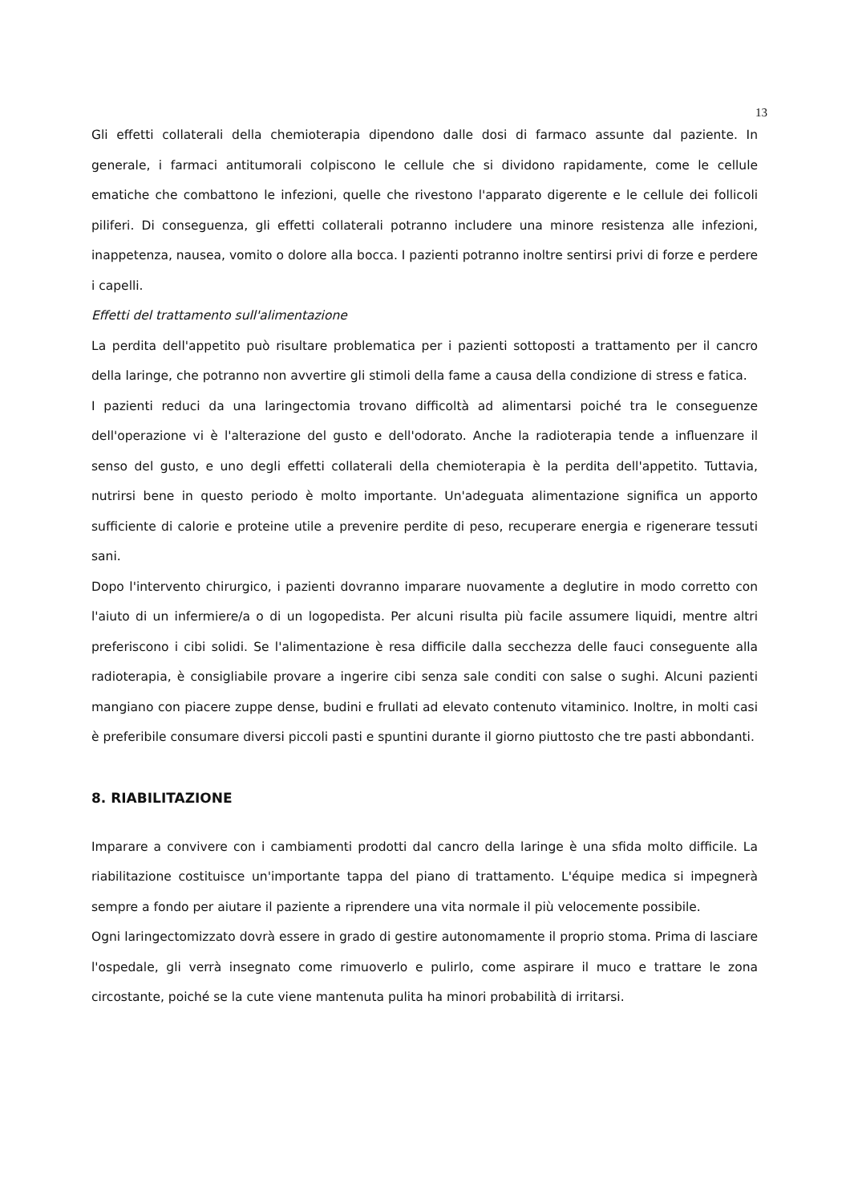13
Gli effetti collaterali della chemioterapia dipendono dalle dosi di farmaco assunte dal paziente. In generale, i farmaci antitumorali colpiscono le cellule che si dividono rapidamente, come le cellule ematiche che combattono le infezioni, quelle che rivestono l'apparato digerente e le cellule dei follicoli piliferi. Di conseguenza, gli effetti collaterali potranno includere una minore resistenza alle infezioni, inappetenza, nausea, vomito o dolore alla bocca. I pazienti potranno inoltre sentirsi privi di forze e perdere i capelli.
Effetti del trattamento sull'alimentazione
La perdita dell'appetito può risultare problematica per i pazienti sottoposti a trattamento per il cancro della laringe, che potranno non avvertire gli stimoli della fame a causa della condizione di stress e fatica.
I pazienti reduci da una laringectomia trovano difficoltà ad alimentarsi poiché tra le conseguenze dell'operazione vi è l'alterazione del gusto e dell'odorato. Anche la radioterapia tende a influenzare il senso del gusto, e uno degli effetti collaterali della chemioterapia è la perdita dell'appetito. Tuttavia, nutrirsi bene in questo periodo è molto importante. Un'adeguata alimentazione significa un apporto sufficiente di calorie e proteine utile a prevenire perdite di peso, recuperare energia e rigenerare tessuti sani.
Dopo l'intervento chirurgico, i pazienti dovranno imparare nuovamente a deglutire in modo corretto con l'aiuto di un infermiere/a o di un logopedista. Per alcuni risulta più facile assumere liquidi, mentre altri preferiscono i cibi solidi. Se l'alimentazione è resa difficile dalla secchezza delle fauci conseguente alla radioterapia, è consigliabile provare a ingerire cibi senza sale conditi con salse o sughi. Alcuni pazienti mangiano con piacere zuppe dense, budini e frullati ad elevato contenuto vitaminico. Inoltre, in molti casi è preferibile consumare diversi piccoli pasti e spuntini durante il giorno piuttosto che tre pasti abbondanti.
8. RIABILITAZIONE
Imparare a convivere con i cambiamenti prodotti dal cancro della laringe è una sfida molto difficile. La riabilitazione costituisce un'importante tappa del piano di trattamento. L'équipe medica si impegnerà sempre a fondo per aiutare il paziente a riprendere una vita normale il più velocemente possibile.
Ogni laringectomizzato dovrà essere in grado di gestire autonomamente il proprio stoma. Prima di lasciare l'ospedale, gli verrà insegnato come rimuoverlo e pulirlo, come aspirare il muco e trattare le zona circostante, poiché se la cute viene mantenuta pulita ha minori probabilità di irritarsi.